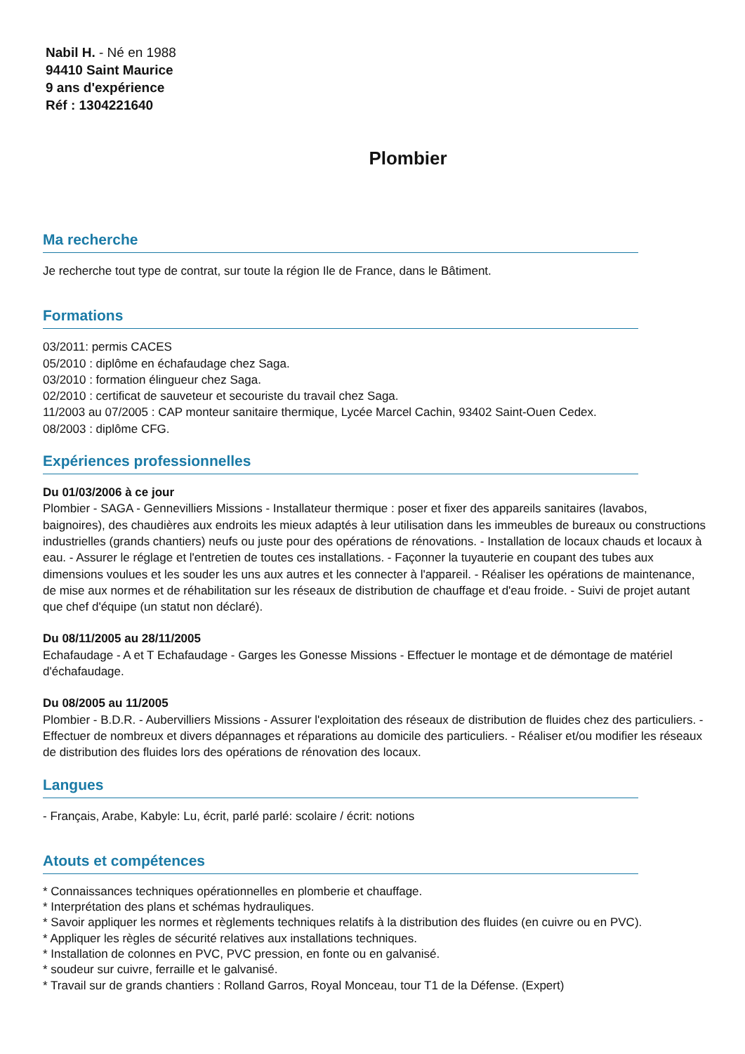Nabil H. - Né en 1988
94410 Saint Maurice
9 ans d'expérience
Réf : 1304221640
Plombier
Ma recherche
Je recherche tout type de contrat, sur toute la région Ile de France, dans le Bâtiment.
Formations
03/2011: permis CACES
05/2010 : diplôme en échafaudage chez Saga.
03/2010 : formation élingueur chez Saga.
02/2010 : certificat de sauveteur et secouriste du travail chez Saga.
11/2003 au 07/2005 : CAP monteur sanitaire thermique, Lycée Marcel Cachin, 93402 Saint-Ouen Cedex.
08/2003 : diplôme CFG.
Expériences professionnelles
Du 01/03/2006 à ce jour
Plombier - SAGA - Gennevilliers Missions - Installateur thermique : poser et fixer des appareils sanitaires (lavabos, baignoires), des chaudières aux endroits les mieux adaptés à leur utilisation dans les immeubles de bureaux ou constructions industrielles (grands chantiers) neufs ou juste pour des opérations de rénovations. - Installation de locaux chauds et locaux à eau. - Assurer le réglage et l'entretien de toutes ces installations. - Façonner la tuyauterie en coupant des tubes aux dimensions voulues et les souder les uns aux autres et les connecter à l'appareil. - Réaliser les opérations de maintenance, de mise aux normes et de réhabilitation sur les réseaux de distribution de chauffage et d'eau froide. - Suivi de projet autant que chef d'équipe (un statut non déclaré).
Du 08/11/2005 au 28/11/2005
Echafaudage - A et T Echafaudage - Garges les Gonesse Missions - Effectuer le montage et de démontage de matériel d'échafaudage.
Du 08/2005 au 11/2005
Plombier - B.D.R. - Aubervilliers Missions - Assurer l'exploitation des réseaux de distribution de fluides chez des particuliers. - Effectuer de nombreux et divers dépannages et réparations au domicile des particuliers. - Réaliser et/ou modifier les réseaux de distribution des fluides lors des opérations de rénovation des locaux.
Langues
- Français, Arabe, Kabyle: Lu, écrit, parlé parlé: scolaire / écrit: notions
Atouts et compétences
* Connaissances techniques opérationnelles en plomberie et chauffage.
* Interprétation des plans et schémas hydrauliques.
* Savoir appliquer les normes et règlements techniques relatifs à la distribution des fluides (en cuivre ou en PVC).
* Appliquer les règles de sécurité relatives aux installations techniques.
* Installation de colonnes en PVC, PVC pression, en fonte ou en galvanisé.
* soudeur sur cuivre, ferraille et le galvanisé.
* Travail sur de grands chantiers : Rolland Garros, Royal Monceau, tour T1 de la Défense. (Expert)